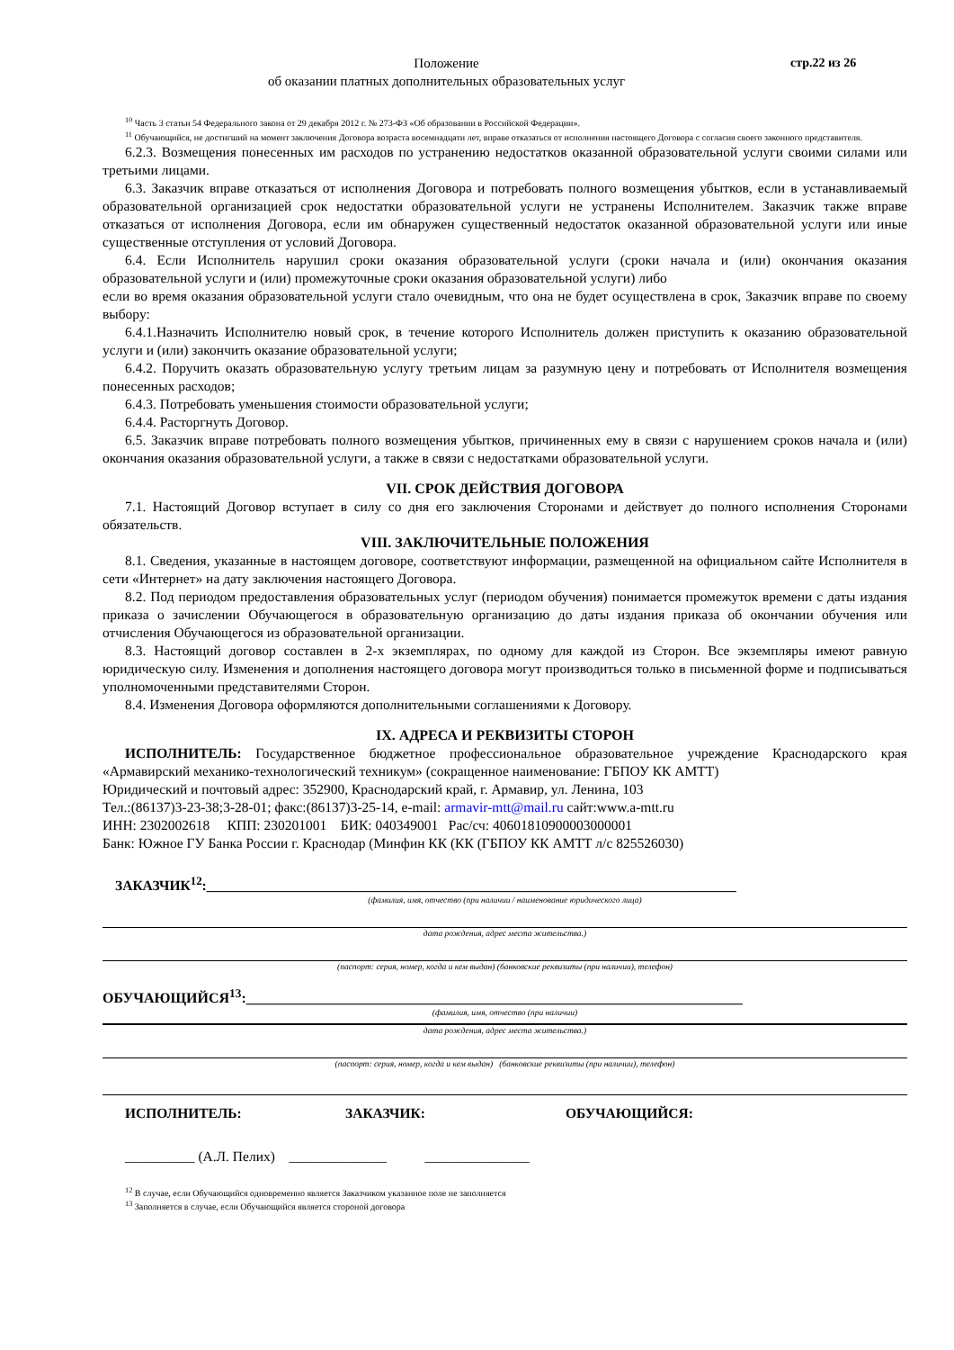Положение
об оказании платных дополнительных образовательных услуг
стр.22 из 26
<sup>10</sup> Часть 3 статьи 54 Федерального закона от 29 декабря 2012 г. № 273-ФЗ «Об образовании в Российской Федерации».
<sup>11</sup> Обучающийся, не достигший на момент заключения Договора возраста восемнадцати лет, вправе отказаться от исполнения настоящего Договора с согласия своего законного представителя.
6.2.3. Возмещения понесенных им расходов по устранению недостатков оказанной образовательной услуги своими силами или третьими лицами.
6.3. Заказчик вправе отказаться от исполнения Договора и потребовать полного возмещения убытков, если в устанавливаемый образовательной организацией срок недостатки образовательной услуги не устранены Исполнителем. Заказчик также вправе отказаться от исполнения Договора, если им обнаружен существенный недостаток оказанной образовательной услуги или иные существенные отступления от условий Договора.
6.4. Если Исполнитель нарушил сроки оказания образовательной услуги (сроки начала и (или) окончания оказания образовательной услуги и (или) промежуточные сроки оказания образовательной услуги) либо
если во время оказания образовательной услуги стало очевидным, что она не будет осуществлена в срок, Заказчик вправе по своему выбору:
6.4.1.Назначить Исполнителю новый срок, в течение которого Исполнитель должен приступить к оказанию образовательной услуги и (или) закончить оказание образовательной услуги;
6.4.2. Поручить оказать образовательную услугу третьим лицам за разумную цену и потребовать от Исполнителя возмещения понесенных расходов;
6.4.3. Потребовать уменьшения стоимости образовательной услуги;
6.4.4. Расторгнуть Договор.
6.5. Заказчик вправе потребовать полного возмещения убытков, причиненных ему в связи с нарушением сроков начала и (или) окончания оказания образовательной услуги, а также в связи с недостатками образовательной услуги.
VII. СРОК ДЕЙСТВИЯ ДОГОВОРА
7.1. Настоящий Договор вступает в силу со дня его заключения Сторонами и действует до полного исполнения Сторонами обязательств.
VIII. ЗАКЛЮЧИТЕЛЬНЫЕ ПОЛОЖЕНИЯ
8.1. Сведения, указанные в настоящем договоре, соответствуют информации, размещенной на официальном сайте Исполнителя в сети «Интернет» на дату заключения настоящего Договора.
8.2. Под периодом предоставления образовательных услуг (периодом обучения) понимается промежуток времени с даты издания приказа о зачислении Обучающегося в образовательную организацию до даты издания приказа об окончании обучения или отчисления Обучающегося из образовательной организации.
8.3. Настоящий договор составлен в 2-х экземплярах, по одному для каждой из Сторон. Все экземпляры имеют равную юридическую силу. Изменения и дополнения настоящего договора могут производиться только в письменной форме и подписываться уполномоченными представителями Сторон.
8.4. Изменения Договора оформляются дополнительными соглашениями к Договору.
IX. АДРЕСА И РЕКВИЗИТЫ СТОРОН
ИСПОЛНИТЕЛЬ: Государственное бюджетное профессиональное образовательное учреждение Краснодарского края «Армавирский механико-технологический техникум» (сокращенное наименование: ГБПОУ КК АМТТ)
Юридический и почтовый адрес: 352900, Краснодарский край, г. Армавир, ул. Ленина, 103
Тел.:(86137)3-23-38;3-28-01; факс:(86137)3-25-14, e-mail: armavir-mtt@mail.ru сайт:www.a-mtt.ru
ИНН: 2302002618 КПП: 230201001 БИК: 040349001 Рас/сч: 40601810900003000001
Банк: Южное ГУ Банка России г. Краснодар (Минфин КК (КК (ГБПОУ КК АМТТ л/с 825526030)
ЗАКАЗЧИК<sup>12</sup>:____________________________________________________________________________
(фамилия, имя, отчество (при наличии / наименование юридического лица)
дата рождения, адрес места жительства.)
(паспорт: серия, номер, когда и кем выдан) (банковские реквизиты (при наличии), телефон)
ОБУЧАЮЩИЙСЯ<sup>13</sup>:_____________________________________________________________________
(фамилия, имя, отчество (при наличии)
дата рождения, адрес места жительства.)
(паспорт: серия, номер, когда и кем выдан) (банковские реквизиты (при наличии), телефон)
ИСПОЛНИТЕЛЬ: ЗАКАЗЧИК: ОБУЧАЮЩИЙСЯ:
__________ (А.Л. Пелих) ______________ _______________
<sup>12</sup> В случае, если Обучающийся одновременно является Заказчиком указанное поле не заполняется
<sup>13</sup> Заполняется в случае, если Обучающийся является стороной договора